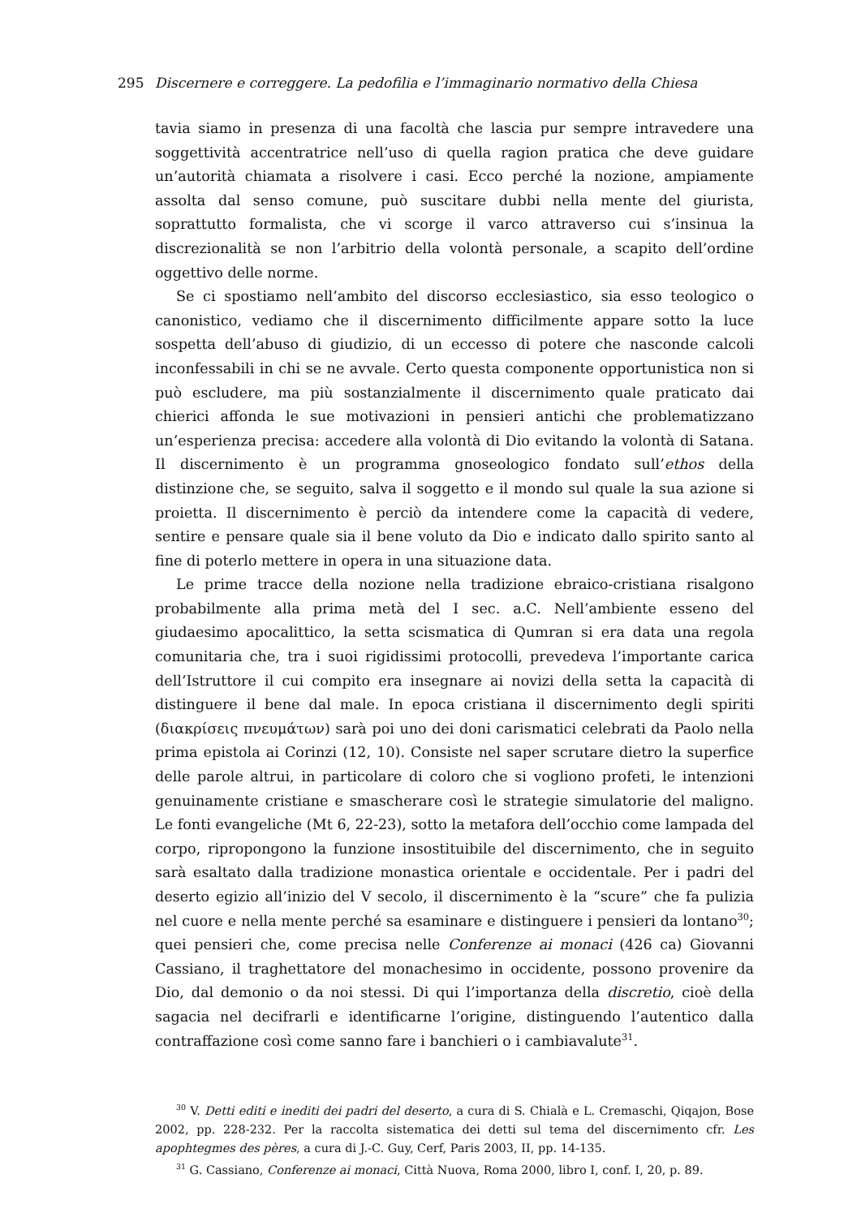295 Discernere e correggere. La pedofilia e l’immaginario normativo della Chiesa
tavia siamo in presenza di una facoltà che lascia pur sempre intravedere una soggettività accentratrice nell’uso di quella ragion pratica che deve guidare un’autorità chiamata a risolvere i casi. Ecco perché la nozione, ampiamente assolta dal senso comune, può suscitare dubbi nella mente del giurista, soprattutto formalista, che vi scorge il varco attraverso cui s’insinua la discrezionalità se non l’arbitrio della volontà personale, a scapito dell’ordine oggettivo delle norme.
Se ci spostiamo nell’ambito del discorso ecclesiastico, sia esso teologico o canonistico, vediamo che il discernimento difficilmente appare sotto la luce sospetta dell’abuso di giudizio, di un eccesso di potere che nasconde calcoli inconfessabili in chi se ne avvale. Certo questa componente opportunistica non si può escludere, ma più sostanzialmente il discernimento quale praticato dai chierici affonda le sue motivazioni in pensieri antichi che problematizzano un’esperienza precisa: accedere alla volontà di Dio evitando la volontà di Satana. Il discernimento è un programma gnoseologico fondato sull’ethos della distinzione che, se seguito, salva il soggetto e il mondo sul quale la sua azione si proietta. Il discernimento è perciò da intendere come la capacità di vedere, sentire e pensare quale sia il bene voluto da Dio e indicato dallo spirito santo al fine di poterlo mettere in opera in una situazione data.
Le prime tracce della nozione nella tradizione ebraico-cristiana risalgono probabilmente alla prima metà del I sec. a.C. Nell’ambiente esseno del giudaesimo apocalittico, la setta scismatica di Qumran si era data una regola comunitaria che, tra i suoi rigidissimi protocolli, prevedeva l’importante carica dell’Istruttore il cui compito era insegnare ai novizi della setta la capacità di distinguere il bene dal male. In epoca cristiana il discernimento degli spiriti (διακρίσεις πνευμάτων) sarà poi uno dei doni carismatici celebrati da Paolo nella prima epistola ai Corinzi (12, 10). Consiste nel saper scrutare dietro la superfice delle parole altrui, in particolare di coloro che si vogliono profeti, le intenzioni genuinamente cristiane e smascherare così le strategie simulatorie del maligno. Le fonti evangeliche (Mt 6, 22-23), sotto la metafora dell’occhio come lampada del corpo, ripropongono la funzione insostituibile del discernimento, che in seguito sarà esaltato dalla tradizione monastica orientale e occidentale. Per i padri del deserto egizio all’inizio del V secolo, il discernimento è la “scure” che fa pulizia nel cuore e nella mente perché sa esaminare e distinguere i pensieri da lontano<sup>30</sup>; quei pensieri che, come precisa nelle Conferenze ai monaci (426 ca) Giovanni Cassiano, il traghettatore del monachesimo in occidente, possono provenire da Dio, dal demonio o da noi stessi. Di qui l’importanza della discretio, cioè della sagacia nel decifrarli e identificarne l’origine, distinguendo l’autentico dalla contraffazione così come sanno fare i banchieri o i cambiavalute<sup>31</sup>.
<sup>30</sup> V. Detti editi e inediti dei padri del deserto, a cura di S. Chialà e L. Cremaschi, Qiqajon, Bose 2002, pp. 228-232. Per la raccolta sistematica dei detti sul tema del discernimento cfr. Les apophtegmes des pères, a cura di J.-C. Guy, Cerf, Paris 2003, II, pp. 14-135.
<sup>31</sup> G. Cassiano, Conferenze ai monaci, Città Nuova, Roma 2000, libro I, conf. I, 20, p. 89.